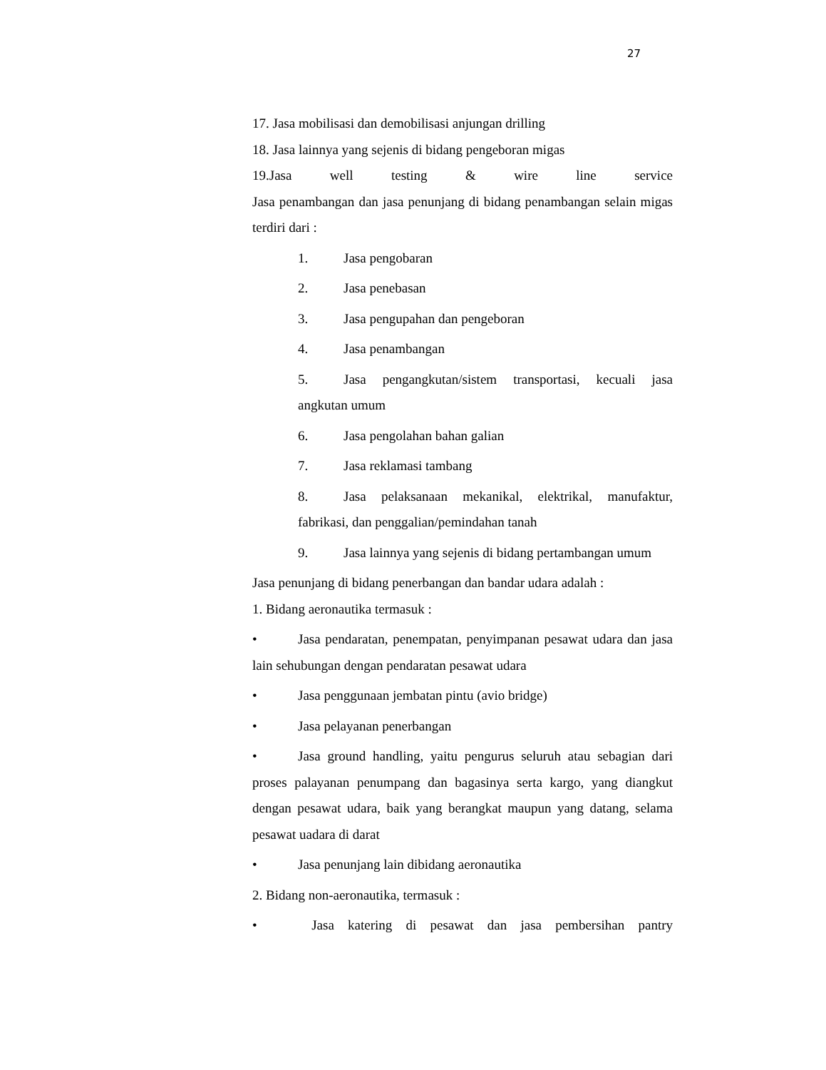27
17. Jasa mobilisasi dan demobilisasi anjungan drilling
18. Jasa lainnya yang sejenis di bidang pengeboran migas
19.Jasa well testing & wire line service
Jasa penambangan dan jasa penunjang di bidang penambangan selain migas terdiri dari :
1. Jasa pengobaran
2. Jasa penebasan
3. Jasa pengupahan dan pengeboran
4. Jasa penambangan
5. Jasa pengangkutan/sistem transportasi, kecuali jasa angkutan umum
6. Jasa pengolahan bahan galian
7. Jasa reklamasi tambang
8. Jasa pelaksanaan mekanikal, elektrikal, manufaktur, fabrikasi, dan penggalian/pemindahan tanah
9. Jasa lainnya yang sejenis di bidang pertambangan umum
Jasa penunjang di bidang penerbangan dan bandar udara adalah :
1. Bidang aeronautika termasuk :
• Jasa pendaratan, penempatan, penyimpanan pesawat udara dan jasa lain sehubungan dengan pendaratan pesawat udara
• Jasa penggunaan jembatan pintu (avio bridge)
• Jasa pelayanan penerbangan
• Jasa ground handling, yaitu pengurus seluruh atau sebagian dari proses palayanan penumpang dan bagasinya serta kargo, yang diangkut dengan pesawat udara, baik yang berangkat maupun yang datang, selama pesawat uadara di darat
• Jasa penunjang lain dibidang aeronautika
2. Bidang non-aeronautika, termasuk :
• Jasa katering di pesawat dan jasa pembersihan pantry